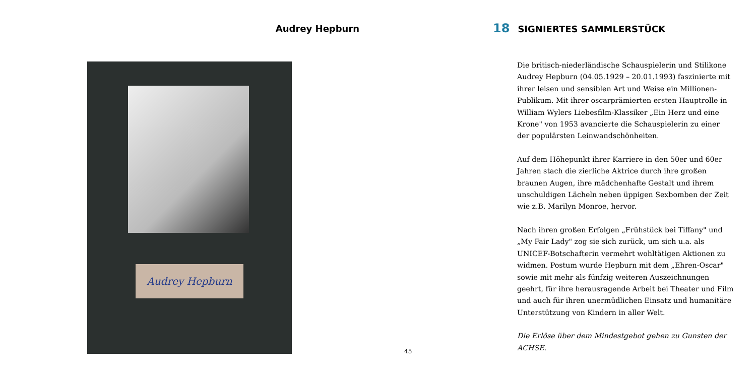Audrey Hepburn
Audrey Hepburn
18 SIGNIERTES SAMMLERSTÜCK
Die britisch-niederländische Schauspielerin und Stilikone Audrey Hepburn (04.05.1929 – 20.01.1993) faszinierte mit ihrer leisen und sensiblen Art und Weise ein Millionen-Publikum. Mit ihrer oscarprämierten ersten Hauptrolle in William Wylers Liebesfilm-Klassiker „Ein Herz und eine Krone" von 1953 avancierte die Schauspielerin zu einer der populärsten Leinwandschönheiten.
Auf dem Höhepunkt ihrer Karriere in den 50er und 60er Jahren stach die zierliche Aktrice durch ihre großen braunen Augen, ihre mädchenhafte Gestalt und ihrem unschuldigen Lächeln neben üppigen Sexbomben der Zeit wie z.B. Marilyn Monroe, hervor.
Nach ihren großen Erfolgen „Frühstück bei Tiffany" und „My Fair Lady" zog sie sich zurück, um sich u.a. als UNICEF-Botschafterin vermehrt wohltätigen Aktionen zu widmen. Postum wurde Hepburn mit dem „Ehren-Oscar" sowie mit mehr als fünfzig weiteren Auszeichnungen geehrt, für ihre herausragende Arbeit bei Theater und Film und auch für ihren unermüdlichen Einsatz und humanitäre Unterstützung von Kindern in aller Welt.
Die Erlöse über dem Mindestgebot gehen zu Gunsten der ACHSE.
45